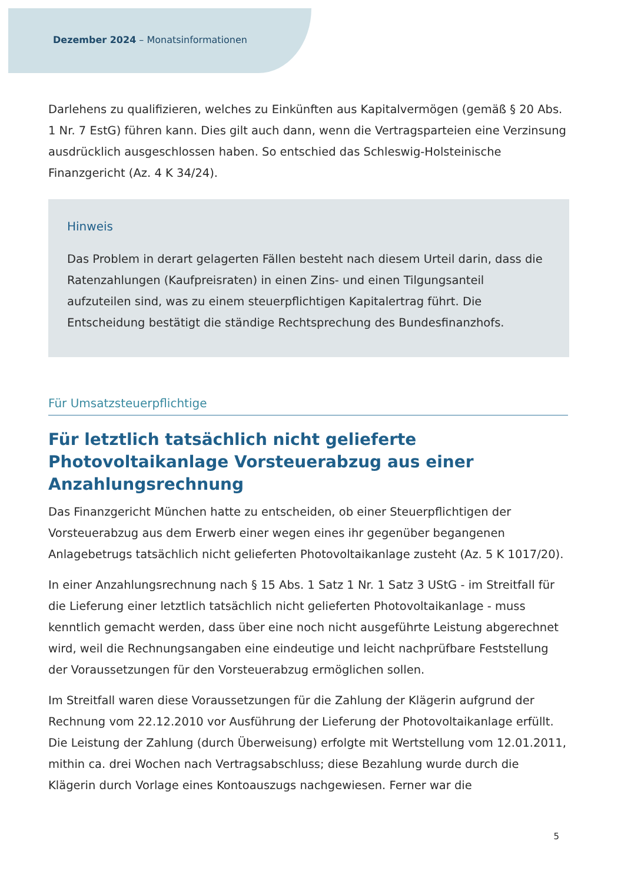Dezember 2024 – Monatsinformationen
Darlehens zu qualifizieren, welches zu Einkünften aus Kapitalvermögen (gemäß § 20 Abs. 1 Nr. 7 EstG) führen kann. Dies gilt auch dann, wenn die Vertragsparteien eine Verzinsung ausdrücklich ausgeschlossen haben. So entschied das Schleswig-Holsteinische Finanzgericht (Az. 4 K 34/24).
Hinweis
Das Problem in derart gelagerten Fällen besteht nach diesem Urteil darin, dass die Ratenzahlungen (Kaufpreisraten) in einen Zins- und einen Tilgungsanteil aufzuteilen sind, was zu einem steuerpflichtigen Kapitalertrag führt. Die Entscheidung bestätigt die ständige Rechtsprechung des Bundesfinanzhofs.
Für Umsatzsteuerpflichtige
Für letztlich tatsächlich nicht gelieferte Photovoltaikanlage Vorsteuerabzug aus einer Anzahlungsrechnung
Das Finanzgericht München hatte zu entscheiden, ob einer Steuerpflichtigen der Vorsteuerabzug aus dem Erwerb einer wegen eines ihr gegenüber begangenen Anlagebetrugs tatsächlich nicht gelieferten Photovoltaikanlage zusteht (Az. 5 K 1017/20).
In einer Anzahlungsrechnung nach § 15 Abs. 1 Satz 1 Nr. 1 Satz 3 UStG - im Streitfall für die Lieferung einer letztlich tatsächlich nicht gelieferten Photovoltaikanlage - muss kenntlich gemacht werden, dass über eine noch nicht ausgeführte Leistung abgerechnet wird, weil die Rechnungsangaben eine eindeutige und leicht nachprüfbare Feststellung der Voraussetzungen für den Vorsteuerabzug ermöglichen sollen.
Im Streitfall waren diese Voraussetzungen für die Zahlung der Klägerin aufgrund der Rechnung vom 22.12.2010 vor Ausführung der Lieferung der Photovoltaikanlage erfüllt. Die Leistung der Zahlung (durch Überweisung) erfolgte mit Wertstellung vom 12.01.2011, mithin ca. drei Wochen nach Vertragsabschluss; diese Bezahlung wurde durch die Klägerin durch Vorlage eines Kontoauszugs nachgewiesen. Ferner war die
5